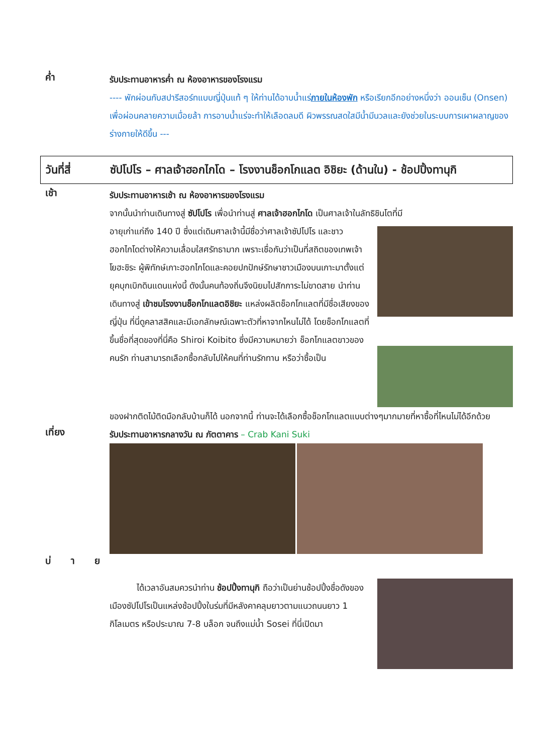ค่ำ
รับประทานอาหารค่ำ ณ ห้องอาหารของโรงแรม
---- พักผ่อนกับสปารีสอร์ทแบบญี่ปุ่นแท้ ๆ ให้ท่านได้อาบน้ำแร่ภายในห้องพัก หรือเรียกอีกอย่างหนึ่งว่า ออนเซ็น (Onsen) เพื่อผ่อนคลายความเมื่อยล้า การอาบน้ำแร่จะทำให้เลือดลมดี ผิวพรรณสดใสมีน้ำมีนวลและยังช่วยในระบบการเผาผลาญของร่างกายให้ดีขึ้น ---
วันที่สี่ ซัปโปโร – ศาลเจ้าฮอกไกโด – โรงงานช็อกโกแลต อิชิยะ (ด้านใน) - ช้อปปิ้งทานุกิ
เช้า
รับประทานอาหารเช้า ณ ห้องอาหารของโรงแรม
จากนั้นนำท่านเดินทางสู่ ซัปโปโร เพื่อนำท่านสู่ ศาลเจ้าฮอกไกโด เป็นศาลเจ้าในลัทธิชินโตที่มี
อายุเก่าแก่ถึง 140 ปี ซึ่งแต่เดิมศาลเจ้านี้มีชื่อว่าศาลเจ้าซัปโปโร และชาวฮอกไกโดต่างให้ความเลื่อมใสศรัทธามาก เพราะเชื่อกันว่าเป็นที่สถิตของเทพเจ้าโยฮะชิระ ผู้พิทักษ์เกาะฮอกไกโดและคอยปกปักษ์รักษาชาวเมืองบนเกาะมาตั้งแต่ยุคบุกเบิกดินแดนแห่งนี้ ดังนั้นคนท้องถิ่นจึงนิยมไปสักการะไม่ขาดสาย นำท่านเดินทางสู่ เข้าชมโรงงานช็อกโกแลตอิชิยะ แหล่งผลิตช็อกโกแลตที่มีชื่อเสียงของญี่ปุ่น ที่นี่ดูคลาสสิคและมีเอกลักษณ์เฉพาะตัวที่หาจากไหนไม่ได้ โดยช็อกโกแลตที่ขึ้นชื่อที่สุดของที่นี่คือ Shiroi Koibito ซึ่งมีความหมายว่า ช็อกโกแลตขาวของคนรัก ท่านสามารถเลือกซื้อกลับไปให้คนที่ท่านรักทาน หรือว่าซื้อเป็น
ของฝากติดไม้ติดมือกลับบ้านก็ได้ นอกจากนี้ ท่านจะได้เลือกซื้อช็อกโกแลตแบบต่างๆมากมายที่หาซื้อที่ไหนไม่ได้อีกด้วย
เที่ยง
รับประทานอาหารกลางวัน ณ ภัตตาคาร – Crab Kani Suki
บ่ า ย
ได้เวลาอันสมควรนำท่าน ช้อปปิ้งทานุกิ ถือว่าเป็นย่านช้อปปิ้งชื่อดังของเมืองซัปโปโรเป็นแหล่งช้อปปิ้งในร่มที่มีหลังคาคลุมยาวตามแนวถนนยาว 1 กิโลเมตร หรือประมาณ 7-8 บล็อก จนถึงแม่น้ำ Sosei ที่นี่เปิดมา